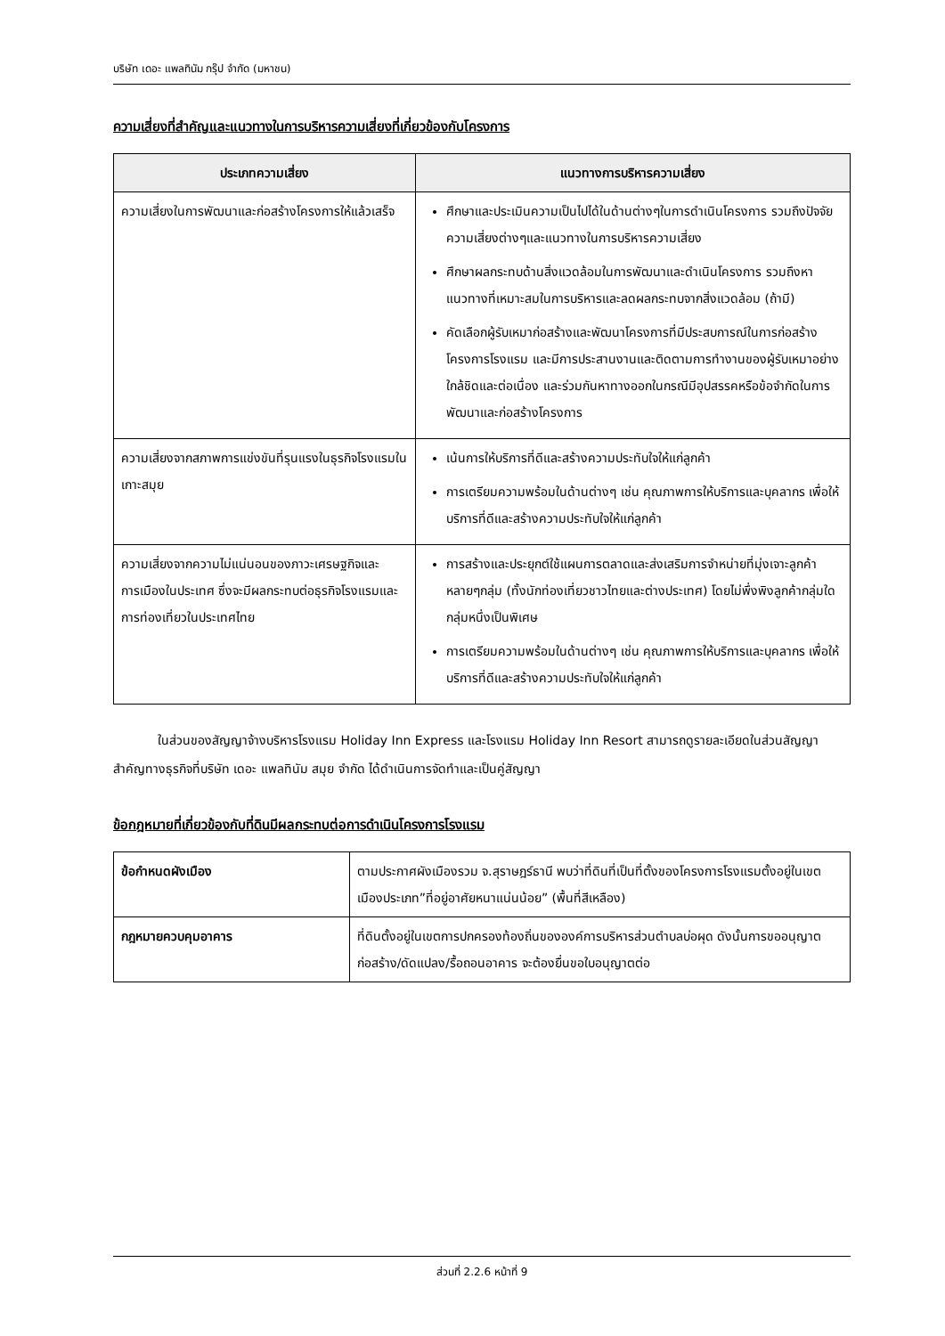บริษัท เดอะ แพลทินัม กรุ๊ป จำกัด (มหาชน)
ความเสี่ยงที่สำคัญและแนวทางในการบริหารความเสี่ยงที่เกี่ยวข้องกับโครงการ
| ประเภทความเสี่ยง | แนวทางการบริหารความเสี่ยง |
| --- | --- |
| ความเสี่ยงในการพัฒนาและก่อสร้างโครงการให้แล้วเสร็จ | ศึกษาและประเมินความเป็นไปได้ในด้านต่างๆในการดำเนินโครงการ รวมถึงปัจจัยความเสี่ยงต่างๆและแนวทางในการบริหารความเสี่ยง ศึกษาผลกระทบด้านสิ่งแวดล้อมในการพัฒนาและดำเนินโครงการ รวมถึงหาแนวทางที่เหมาะสมในการบริหารและลดผลกระทบจากสิ่งแวดล้อม (ถ้ามี) คัดเลือกผู้รับเหมาก่อสร้างและพัฒนาโครงการที่มีประสบการณ์ในการก่อสร้างโครงการโรงแรม และมีการประสานงานและติดตามการทำงานของผู้รับเหมาอย่างใกล้ชิดและต่อเนื่อง และร่วมกันหาทางออกในกรณีมีอุปสรรคหรือข้อจำกัดในการพัฒนาและก่อสร้างโครงการ |
| ความเสี่ยงจากสภาพการแข่งขันที่รุนแรงในธุรกิจโรงแรมในเกาะสมุย | เน้นการให้บริการที่ดีและสร้างความประทับใจให้แก่ลูกค้า การเตรียมความพร้อมในด้านต่างๆ เช่น คุณภาพการให้บริการและบุคลากร เพื่อให้บริการที่ดีและสร้างความประทับใจให้แก่ลูกค้า |
| ความเสี่ยงจากความไม่แน่นอนของภาวะเศรษฐกิจและการเมืองในประเทศ ซึ่งจะมีผลกระทบต่อธุรกิจโรงแรมและการท่องเที่ยวในประเทศไทย | การสร้างและประยุกต์ใช้แผนการตลาดและส่งเสริมการจำหน่ายที่มุ่งเจาะลูกค้าหลายๆกลุ่ม (ทั้งนักท่องเที่ยวชาวไทยและต่างประเทศ) โดยไม่พึ่งพิงลูกค้ากลุ่มใดกลุ่มหนึ่งเป็นพิเศษ การเตรียมความพร้อมในด้านต่างๆ เช่น คุณภาพการให้บริการและบุคลากร เพื่อให้บริการที่ดีและสร้างความประทับใจให้แก่ลูกค้า |
ในส่วนของสัญญาจ้างบริหารโรงแรม Holiday Inn Express และโรงแรม Holiday Inn Resort สามารถดูรายละเอียดในส่วนสัญญาสำคัญทางธุรกิจที่บริษัท เดอะ แพลทินัม สมุย จำกัด ได้ดำเนินการจัดทำและเป็นคู่สัญญา
ข้อกฎหมายที่เกี่ยวข้องกับที่ดินมีผลกระทบต่อการดำเนินโครงการโรงแรม
| ข้อกำหนดผังเมือง | ตามประกาศผังเมืองรวม จ.สุราษฎร์ธานี พบว่าที่ดินที่เป็นที่ตั้งของโครงการโรงแรมตั้งอยู่ในเขตเมืองประเภท”ที่อยู่อาศัยหนาแน่นน้อย” (พื้นที่สีเหลือง) |
| กฎหมายควบคุมอาคาร | ที่ดินตั้งอยู่ในเขตการปกครองท้องถิ่นขององค์การบริหารส่วนตำบลบ่อผุด ดังนั้นการขออนุญาตก่อสร้าง/ดัดแปลง/รื้อถอนอาคาร จะต้องยื่นขอใบอนุญาตต่อ |
ส่วนที่ 2.2.6 หน้าที่ 9